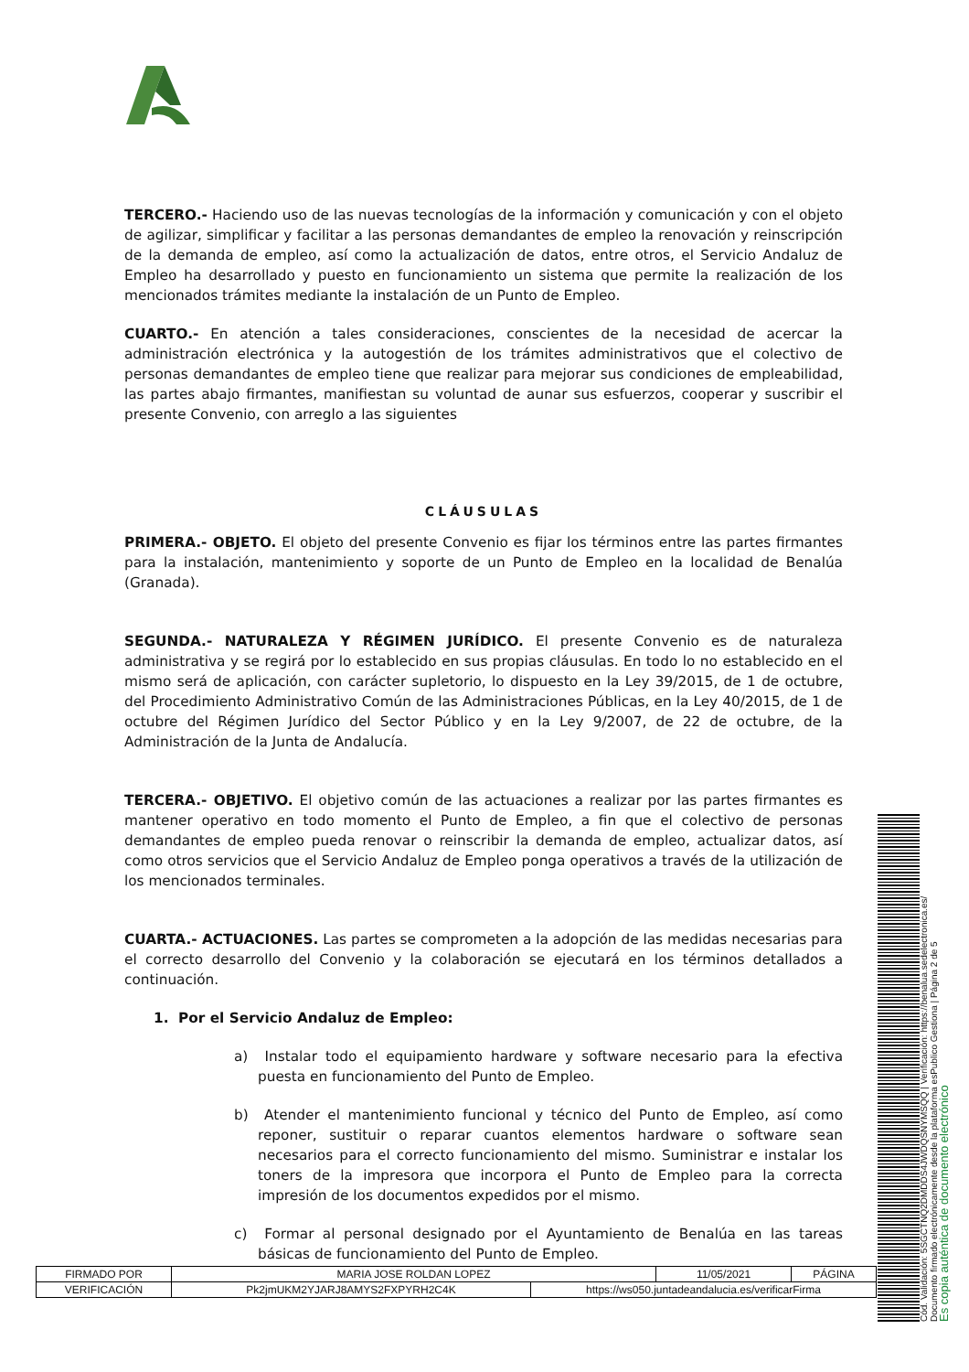TERCERO.- Haciendo uso de las nuevas tecnologías de la información y comunicación y con el objeto de agilizar, simplificar y facilitar a las personas demandantes de empleo la renovación y reinscripción de la demanda de empleo, así como la actualización de datos, entre otros, el Servicio Andaluz de Empleo ha desarrollado y puesto en funcionamiento un sistema que permite la realización de los mencionados trámites mediante la instalación de un Punto de Empleo.
CUARTO.- En atención a tales consideraciones, conscientes de la necesidad de acercar la administración electrónica y la autogestión de los trámites administrativos que el colectivo de personas demandantes de empleo tiene que realizar para mejorar sus condiciones de empleabilidad, las partes abajo firmantes, manifiestan su voluntad de aunar sus esfuerzos, cooperar y suscribir el presente Convenio, con arreglo a las siguientes
CLÁUSULAS
PRIMERA.- OBJETO. El objeto del presente Convenio es fijar los términos entre las partes firmantes para la instalación, mantenimiento y soporte de un Punto de Empleo en la localidad de Benalúa (Granada).
SEGUNDA.- NATURALEZA Y RÉGIMEN JURÍDICO. El presente Convenio es de naturaleza administrativa y se regirá por lo establecido en sus propias cláusulas. En todo lo no establecido en el mismo será de aplicación, con carácter supletorio, lo dispuesto en la Ley 39/2015, de 1 de octubre, del Procedimiento Administrativo Común de las Administraciones Públicas, en la Ley 40/2015, de 1 de octubre del Régimen Jurídico del Sector Público y en la Ley 9/2007, de 22 de octubre, de la Administración de la Junta de Andalucía.
TERCERA.- OBJETIVO. El objetivo común de las actuaciones a realizar por las partes firmantes es mantener operativo en todo momento el Punto de Empleo, a fin que el colectivo de personas demandantes de empleo pueda renovar o reinscribir la demanda de empleo, actualizar datos, así como otros servicios que el Servicio Andaluz de Empleo ponga operativos a través de la utilización de los mencionados terminales.
CUARTA.- ACTUACIONES. Las partes se comprometen a la adopción de las medidas necesarias para el correcto desarrollo del Convenio y la colaboración se ejecutará en los términos detallados a continuación.
1. Por el Servicio Andaluz de Empleo:
a) Instalar todo el equipamiento hardware y software necesario para la efectiva puesta en funcionamiento del Punto de Empleo.
b) Atender el mantenimiento funcional y técnico del Punto de Empleo, así como reponer, sustituir o reparar cuantos elementos hardware o software sean necesarios para el correcto funcionamiento del mismo. Suministrar e instalar los toners de la impresora que incorpora el Punto de Empleo para la correcta impresión de los documentos expedidos por el mismo.
c) Formar al personal designado por el Ayuntamiento de Benalúa en las tareas básicas de funcionamiento del Punto de Empleo.
| FIRMADO POR | MARIA JOSE ROLDAN LOPEZ | | 11/05/2021 | PÁGINA |
| VERIFICACIÓN | Pk2jmUKM2YJARJ8AMYS2FXPYRH2C4K | https://ws050.juntadeandalucia.es/verificarFirma | | |
Cód. Validación: 5SGCTNQ2DMDDS4JWDQSNYMSQQ | Verificación: https://benalua.sedelectronica.es/
Documento firmado electrónicamente desde la plataforma esPublico Gestiona | Página 2 de 5
Es copia auténtica de documento electrónico